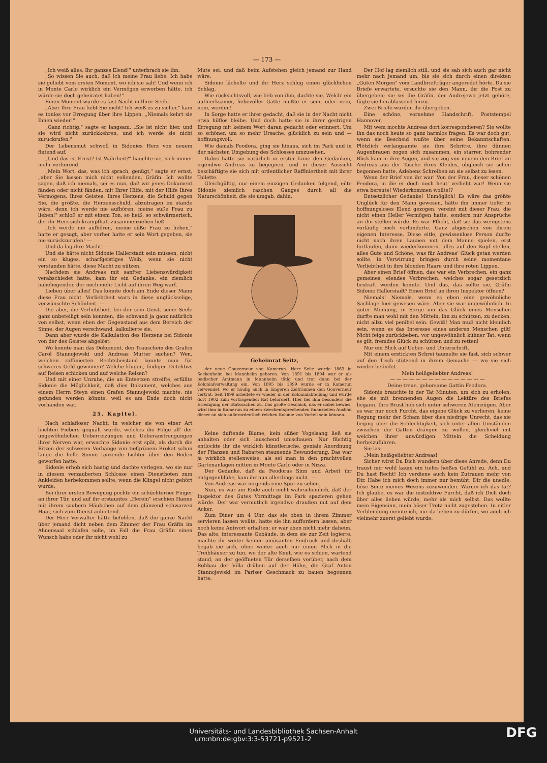— 173 —
„Ich weiß alles, Ihr ganzes Elend!" unterbrach sie ihn.
„So wissen Sie auch, daß ich meine Frau liebe. Ich habe sie geliebt vom ersten Moment, wo ich sie sah! Und wenn ich in Monte Carlo wirklich ein Vermögen erworben hätte, ich würde sie doch geheiratet haben!"
Einen Moment wurde es fast Nacht in Ihrer Seele.
„Aber Ihre Frau liebt Sie nicht! Ich weiß es zu sicher," kam es tonlos vor Erregung über ihre Lippen. „Niemals kehrt sie Ihnen wieder!"
„Ganz richtig," sagte er langsam. „Sie ist nicht hier, und sie wird nicht zurückkehren, und ich werde sie nicht zurückrufen."
Der Lebensmut schwoll in Sidonies Herz von neuem flutend auf.
„Und das ist Ernst? Ist Wahrheit?" hauchte sie, sich immer mehr verlierend.
„Mein Wort, das, was ich sprach, genügt," sagte er ernst, „aber Sie lassen mich nicht vollenden, Gräfin. Ich wollte sagen, daß ich niemals, sei es nun, daß wir jenes Dokument fänden oder nicht fänden, mit Ihrer Hilfe, mit der Hilfe Ihres Vermögens, Ihres Geistes, Ihres Herzens, die Schuld gegen Sie, die größte, die Herzensschuld, abzutragen im stande wäre, denn ich werde nie aufhören, meine süße Frau zu lieben!" schloß er mit einem Ton, so heiß, so schwärmerisch, der ihr Herz sich krampfhaft zusammenziehen ließ.
„Ich werde nie aufhören, meine süße Frau zu lieben," hatte er gesagt, aber vorher hatte er sein Wort gegeben, sie nie zurückzurufen! —
Und da lag ihre Macht! —
Und sie hätte nicht Sidonie Hallerstadt sein müssen, nicht ein so kluges, scharfgeistiges Weib, wenn sie nicht verstanden hätte, diese Macht zu nützen.
Nachdem sie Andreas mit sanfter Liebenswürdigkeit verabschiedet hatte, kam ihr ein Gedanke, ein ziemlich naheliegender, der noch mehr Licht auf ihren Weg warf.
Lieben über alles! Das konnte doch am Ende dieser Mann diese Frau nicht. Verliebtheit wars in diese unglückselige, verwünschte Schönheit. —
Die aber, die Verliebtheit, bei der sein Geist, seine Seele ganz unbeteiligt sein konnten, die schwand ja ganz natürlich von selbst, wenn eben der Gegenstand aus dem Bereich der Sinne, der Augen verschwand, kalkulierte sie.
Dann aber wurde die Kalkulation des Herzens bei Sidonie von der des Geistes abgelöst.
Wo konnte man das Dokument, den Trauschein des Grafen Carol Stannojewski und Andreas Mutter suchen? Wen, welchen raffinierten Rechtsbeistand konnte man für schweres Geld gewinnen? Welche klugen, findigen Detektivs auf Reisen schicken und auf welche Reisen?
Und mit einer Unruhe, die an Entsetzen streifte, erfüllte Sidonie die Möglichkeit, daß dies Dokument, welches aus einem Herrn Steyn einen Grafen Stannojewski machte, nie gefunden werden könnte, weil es am Ende doch nicht vorhanden war.
25. Kapitel.
Nach schlafloser Nacht, in welcher sie von einer Art leichten Fiebers gequält wurde, welches die Folge all' der ungewöhnlichen Ueberreizungen und Ueberanstrengungen ihrer Nerven war, erwachte Sidonie erst spät, als durch die Ritzen der schweren Vorhänge von tiefgrünem Brokat schon lange die helle Sonne tanzende Lichter über den Boden geworfen hatte.
Sidonie erhob sich hastig und dachte verlegen, wo sie nur in diesem verzauberten Schlosse einen Dienstboten zum Ankleiden herbekommen sollte, wenn die Klingel nicht gehört wurde.
Bei ihrer ersten Bewegung pochte ein schüchterner Finger an ihrer Tür, und auf ihr erstauntes „Herein" erschien Hanne mit ihrem saubern Häubchen auf dem glänzend schwarzen Haar, sich zum Dienst anbietend.
Der Herr Verwalter hätte befohlen, daß die ganze Nacht über jemand dicht neben dem Zimmer der Frau Gräfin im Ahnensaal schlafen solle, im Fall die Frau Gräfin einen Wunsch habe oder ihr nicht wohl zu
Mute sei, und daß beim Aufstehen gleich jemand zur Hand wäre.
Sidonie lächelte und ihr Herz schlug einen glücklichen Schlag.
Wie rücksichtsvoll, wie lieb von ihm, dachte sie. Welch' ein aufmerksamer, liebevoller Gatte mußte er sein, oder nein, nein, werden!
In Sorge hatte er ihrer gedacht, daß sie in der Nacht nicht etwa hilflos bleibe. Und doch hatte sie in ihrer gestrigen Erregung mit keinem Wort daran gedacht oder erinnert. Um so schöner, um so mehr Ursache, glücklich zu sein und — hoffnungsvoll.
Wie damals Feodora, ging sie hinaus, sich im Park und in der nächsten Umgebung des Schlosses umzusehen.
Dabei hatte sie natürlich in erster Linie den Gedanken, irgendwo Andreas zu begegnen, und in dieser Aussicht beschäftigte sie sich mit ordentlicher Raffiniertheit mit ihrer Toilette.
Gleichgültig, nur einem einzigen Gedanken folgend, eilte Sidonie ziemlich raschen Ganges durch all die Naturschönheit, die sie umgab, dahin.
Geheimrat Seitz,
der neue Gouverneur von Kamerun. Herr Seitz wurde 1863 in Seckenheim bei Mannheim geboren. Von 1891 bis 1894 war er als badischer Amtmann in Mannheim tätig und trat dann bei der Kolonialverwaltung ein. Von 1895 bis 1899 wurde er in Kamerun verwendet, wo er häufig auch in längeren Zeiträumen den Gouverneur vertrat. Seit 1899 arbeitete er wieder in der Kolonialabteilung und wurde dort 1902 zum vortragenden Rat befördert. Hier fiel ihm besonders die Erledigung der Etatssachen zu. Das große Geschick, das er dabei bewies, wird ihm in Kamerun zu einem zweckentsprechenden finanziellen Ausbau dieser an sich außerordentlich reichen Kolonie von Vorteil sein können.
Keine duftende Blume, kein süßer Vogelsang ließ sie anhalten oder sich lauschend umschauen. Nur flüchtig entlockte ihr die wirklich künstlerische, geniale Anordnung der Pflanzen und Rabatten staunende Bewunderung. Das war ja wirklich stellenweise, als sei man in den prachtvollen Gartenanlagen mitten in Monte Carlo oder in Nizza.
Der Gedanke, daß da Feodoras Sinn und Arbeit ihr entgegenblühe, kam ihr nun allerdings nicht. —
Von Andreas war nirgends eine Spur zu sehen.
Nun, es war am Ende auch nicht wahrscheinlich, daß der Inspektor des Gutes Vormittags im Park spazieren gehen würde. Der war vermutlich irgendwo draußen mit auf dem Acker.
Zum Diner um 4 Uhr, das sie oben in ihrem Zimmer servieren lassen wollte, hatte sie ihn auffordern lassen, aber noch keine Antwort erhalten; er war eben nicht mehr daheim. Das alte, interessante Gebäude, in dem sie zur Zeit logierte, machte ihr weiter keinen amüsanten Eindruck und deshalb begab sie sich, ohne weiter auch nur einen Blick in die Treibhäuser zu tun, wo der alte Knut, wie es schien, wartend stand, an der geöffneten Tür derselben vorüber, nach dem Rohbau der Villa drüben auf der Höhe, die Graf Anton Stannojewski im Pariser Geschmack zu bauen begonnen hatte.
Der Hof lag ziemlich still, und sie sah sich auch gar nicht mehr nach jemand um, bis sie sich durch einen direkten „Guten Morgen" vom Landbriefträger angeredet hörte. Da sie Briefe erwartete, ersuchte sie den Mann, ihr die Post zu übergeben; sie sei die Gräfin, der Andrejewo jetzt gehöre, fügte sie herablassend hinzu.
Zwei Briefe wurden ihr übergeben.
Eine schöne, vornehme Handschrift, Poststempel Hannover.
Mit wem mochte Andreas dort korrespondieren? Sie wollte ihn das noch heute so ganz harmlos fragen. Es war doch gut, wenn sie Bescheid wußte über seine Bekanntschaften. Plötzlich verlangsamte sie ihre Schritte, ihre dünnen Augenbrauen zogen sich zusammen, ein starrer, bohrender Blick kam in ihre Augen, und sie zog von neuem den Brief an Andreas aus der Tasche ihres Kleides, obgleich sie schon begonnen hatte, Azlebens Schreiben an sie selbst zu lesen.
Wenn der Brief von ihr war! Von der Frau, dieser schönen Feodora, in die er doch noch heut' verliebt war! Wenn sie etwa bereute! Wiederkommen wollte!?
Entsetzlicher Gedanke! Unmöglich! Es wäre das größte Unglück für den Mann gewesen, hätte ihn immer tiefer in hoffnungsloses Elend gezogen, vereint mit dieser Frau, die nicht einen Heller Vermögen hatte, sondern nur Ansprüche an ihn stellen würde. Es war Pflicht, daß sie das wenigstens vorläufig noch verhinderte. Ganz abgesehen von ihrem eigenen Interesse. Diese eitle, gewissenlose Person durfte nicht nach ihren Launen mit dem Manne spielen, erst fortlaufen, dann wiederkommen, alles auf den Kopf stellen, alles Gute und Schöne, was für Andreas' Glück getan werden sollte, in Verwirrung bringen durch seine momentane Verliebtheit in ihre blonden Haare und ihre roten Lippen.
Aber einen Brief öffnen, das war ein Verbrechen, ein ganz gemeines, elendes Verbrechen, welches sogar gesetzlich bestraft werden konnte. Und das, das sollte sie, Gräfin Sidonie Hallerstadt? Einen Brief an ihren Inspektor öffnen?
Niemals! Niemals, wenn es eben eine gewöhnliche Sachlage hier gewesen wäre. Aber sie war ungewöhnlich. In guter Meinung, in Sorge um das Glück eines Menschen durfte man wohl mit den Mitteln, ihn zu schützen, zu decken, nicht allzu viel penibel sein. Gewiß! Man muß nicht kleinlich sein, wenn es das Interesse eines anderen Menschen gilt! Nicht feige zurückbeben, vor ungewöhnlich kühner Tat, wenn es gilt, fremdes Glück zu schützen und zu retten!
Nur ein Blick auf Ueber- und Unterschrift.
Mit einem erstickten Schrei taumelte sie fast, sich schwer auf den Tisch stützend in ihrem Gemache — wo sie sich wieder befindet.
Mein heißgeliebter Andreas!
— — — — — — — — — — — — — — —
Deine treue, gehorsame Gattin Feodora.
Sidonie brauchte in der Tat Minuten, um sich zu erholen, ehe sie mit brennenden Augen die Lektüre des Briefes begann. Ihre Brust hob sich unter schweren Atemzügen. Aber es war nur noch Furcht, das eigene Glück zu verlieren, keine Regung mehr der Scham über dies niedrige Unrecht, das sie beging über die Schlechtigkeit, sich unter allen Umständen zwischen die Gatten drängen zu wollen, gleichviel mit welchen ihrer unwürdigen Mitteln die Scheidung herbeizuführen.
Sie las:
„Mein heißgeliebter Andreas!
Sicher wirst Du Dich wundern über diese Anrede, denn Du traust mir wohl kaum ein tiefes heißes Gefühl zu. Ach, und Du hast Recht! Ich verdiene auch kein Zutrauen mehr von Dir. Habe ich mich doch immer nur bemüht, Dir die unedle, böse Seite meines Wesens zuzuwenden. Warum ich das tat? Ich glaube, es war die instinktive Furcht, daß ich Dich doch über alles lieben würde, mehr als mich selbst. Das wollte mein Eigensinn, mein böser Trotz nicht zugestehen. In eitler Verblendung meinte ich, nur da lieben zu dürfen, wo auch ich vielmehr zuerst geliebt wurde.
Universitäts- und Landesbibliothek Sachsen-Anhalt
urn:nbn:de:gbv:3:3-53721-p9521-2 DFG